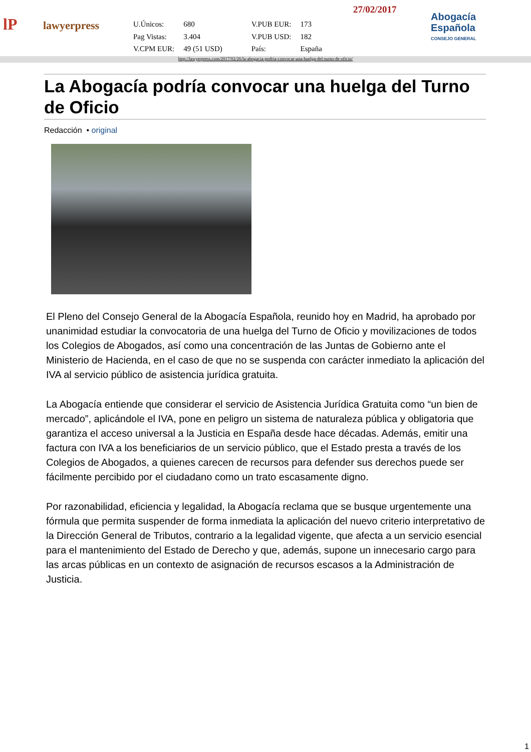lP
lawyerpress
| U.Únicos: | 680 | V.PUB EUR: | 173 |
| Pag Vistas: | 3.404 | V.PUB USD: | 182 |
| V.CPM EUR: | 49 (51 USD) | País: | España |
27/02/2017
Abogacía
Española
CONSEJO GENERAL
http://lawyerpress.com/2017/02/26/la-abogacia-podria-convocar-una-huelga-del-turno-de-oficio/
La Abogacía podría convocar una huelga del Turno de Oficio
Redacción • original
El Pleno del Consejo General de la Abogacía Española, reunido hoy en Madrid, ha aprobado por unanimidad estudiar la convocatoria de una huelga del Turno de Oficio y movilizaciones de todos los Colegios de Abogados, así como una concentración de las Juntas de Gobierno ante el Ministerio de Hacienda, en el caso de que no se suspenda con carácter inmediato la aplicación del IVA al servicio público de asistencia jurídica gratuita.
La Abogacía entiende que considerar el servicio de Asistencia Jurídica Gratuita como “un bien de mercado”, aplicándole el IVA, pone en peligro un sistema de naturaleza pública y obligatoria que garantiza el acceso universal a la Justicia en España desde hace décadas. Además, emitir una factura con IVA a los beneficiarios de un servicio público, que el Estado presta a través de los Colegios de Abogados, a quienes carecen de recursos para defender sus derechos puede ser fácilmente percibido por el ciudadano como un trato escasamente digno.
Por razonabilidad, eficiencia y legalidad, la Abogacía reclama que se busque urgentemente una fórmula que permita suspender de forma inmediata la aplicación del nuevo criterio interpretativo de la Dirección General de Tributos, contrario a la legalidad vigente, que afecta a un servicio esencial para el mantenimiento del Estado de Derecho y que, además, supone un innecesario cargo para las arcas públicas en un contexto de asignación de recursos escasos a la Administración de Justicia.
1